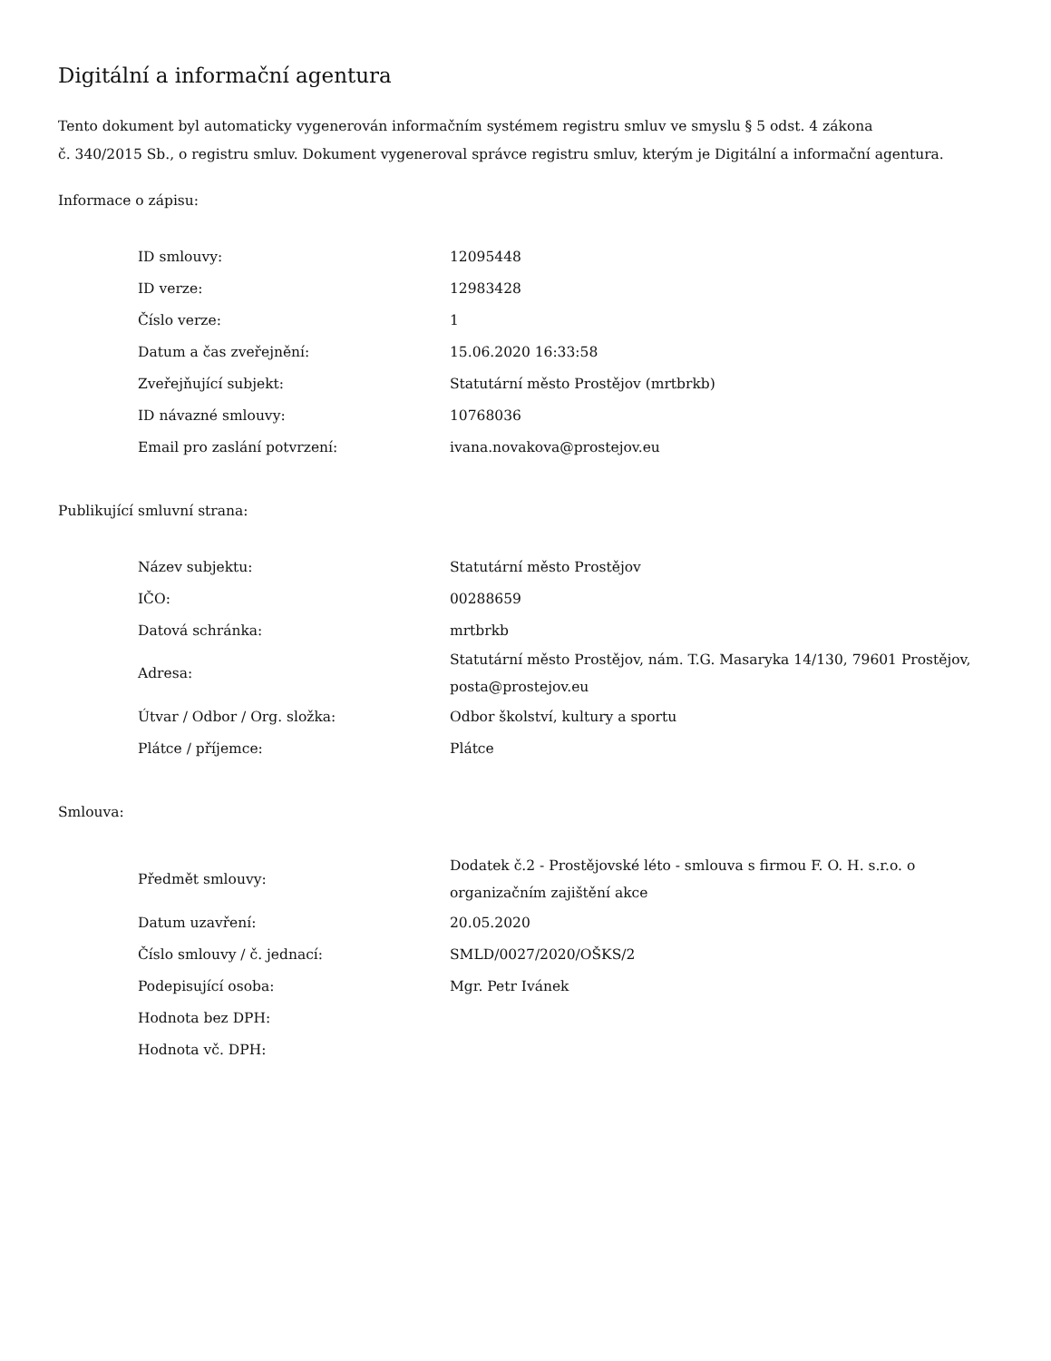Digitální a informační agentura
Tento dokument byl automaticky vygenerován informačním systémem registru smluv ve smyslu § 5 odst. 4 zákona
č. 340/2015 Sb., o registru smluv. Dokument vygeneroval správce registru smluv, kterým je Digitální a informační agentura.
Informace o zápisu:
| ID smlouvy: | 12095448 |
| ID verze: | 12983428 |
| Číslo verze: | 1 |
| Datum a čas zveřejnění: | 15.06.2020 16:33:58 |
| Zveřejňující subjekt: | Statutární město Prostějov (mrtbrkb) |
| ID návazné smlouvy: | 10768036 |
| Email pro zaslání potvrzení: | ivana.novakova@prostejov.eu |
Publikující smluvní strana:
| Název subjektu: | Statutární město Prostějov |
| IČO: | 00288659 |
| Datová schránka: | mrtbrkb |
| Adresa: | Statutární město Prostějov, nám. T.G. Masaryka 14/130, 79601 Prostějov, posta@prostejov.eu |
| Útvar / Odbor / Org. složka: | Odbor školství, kultury a sportu |
| Plátce / příjemce: | Plátce |
Smlouva:
| Předmět smlouvy: | Dodatek č.2 - Prostějovské léto - smlouva s firmou F. O. H. s.r.o. o organizačním zajištění akce |
| Datum uzavření: | 20.05.2020 |
| Číslo smlouvy / č. jednací: | SMLD/0027/2020/OŠKS/2 |
| Podepisující osoba: | Mgr. Petr Ivánek |
| Hodnota bez DPH: | |
| Hodnota vč. DPH: | |